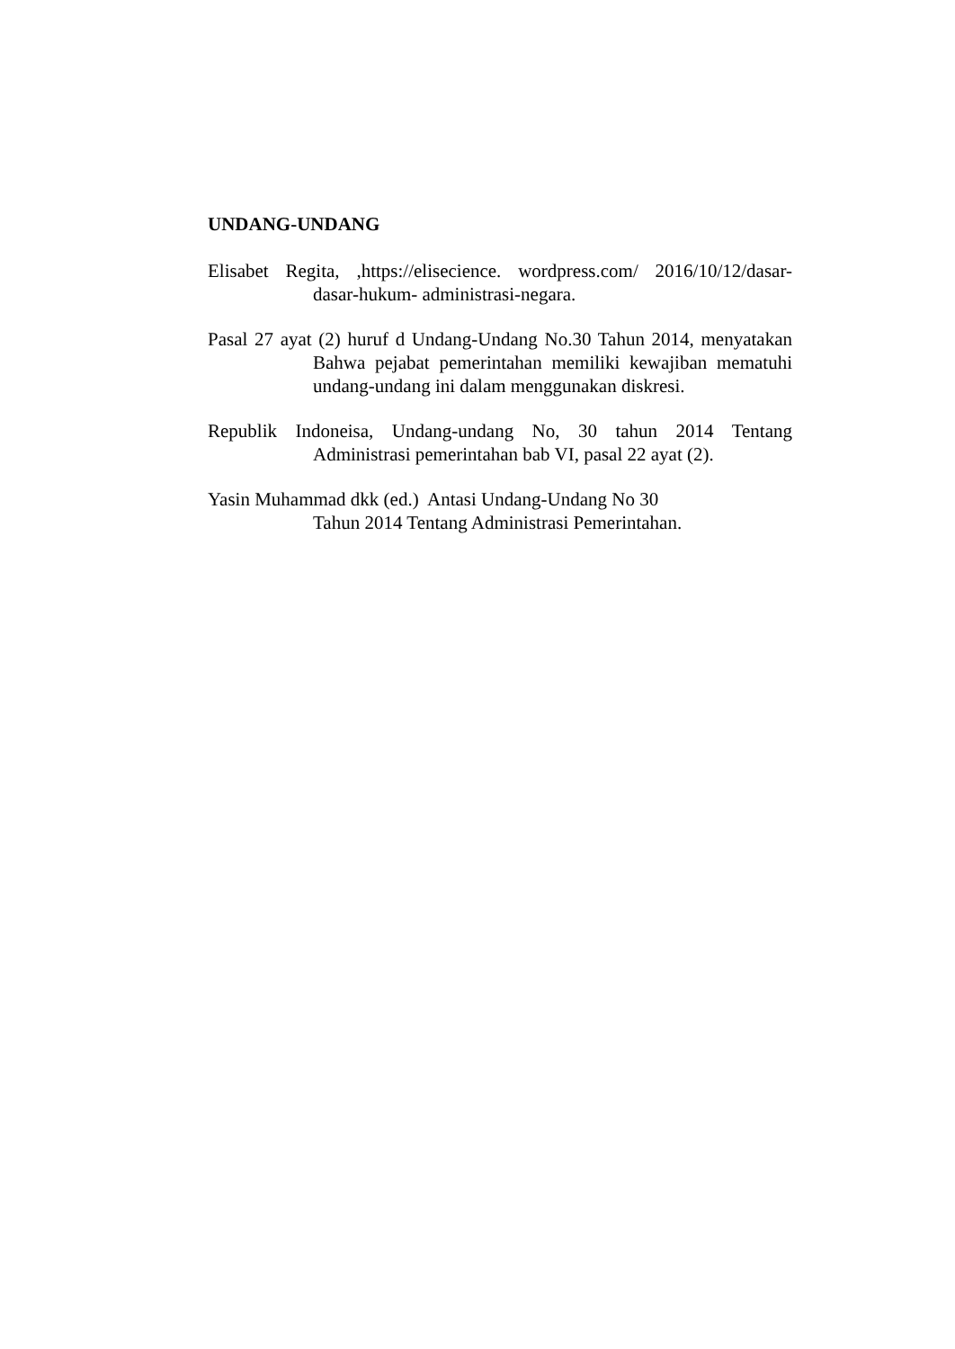UNDANG-UNDANG
Elisabet Regita, ,https://elisecience. wordpress.com/ 2016/10/12/dasar- dasar-hukum- administrasi-negara.
Pasal 27 ayat (2) huruf d Undang-Undang No.30 Tahun 2014, menyatakan Bahwa pejabat pemerintahan memiliki kewajiban mematuhi undang-undang ini dalam menggunakan diskresi.
Republik Indoneisa, Undang-undang No, 30 tahun 2014 Tentang Administrasi pemerintahan bab VI, pasal 22 ayat (2).
Yasin Muhammad dkk (ed.) Antasi Undang-Undang No 30
Tahun 2014 Tentang Administrasi Pemerintahan.